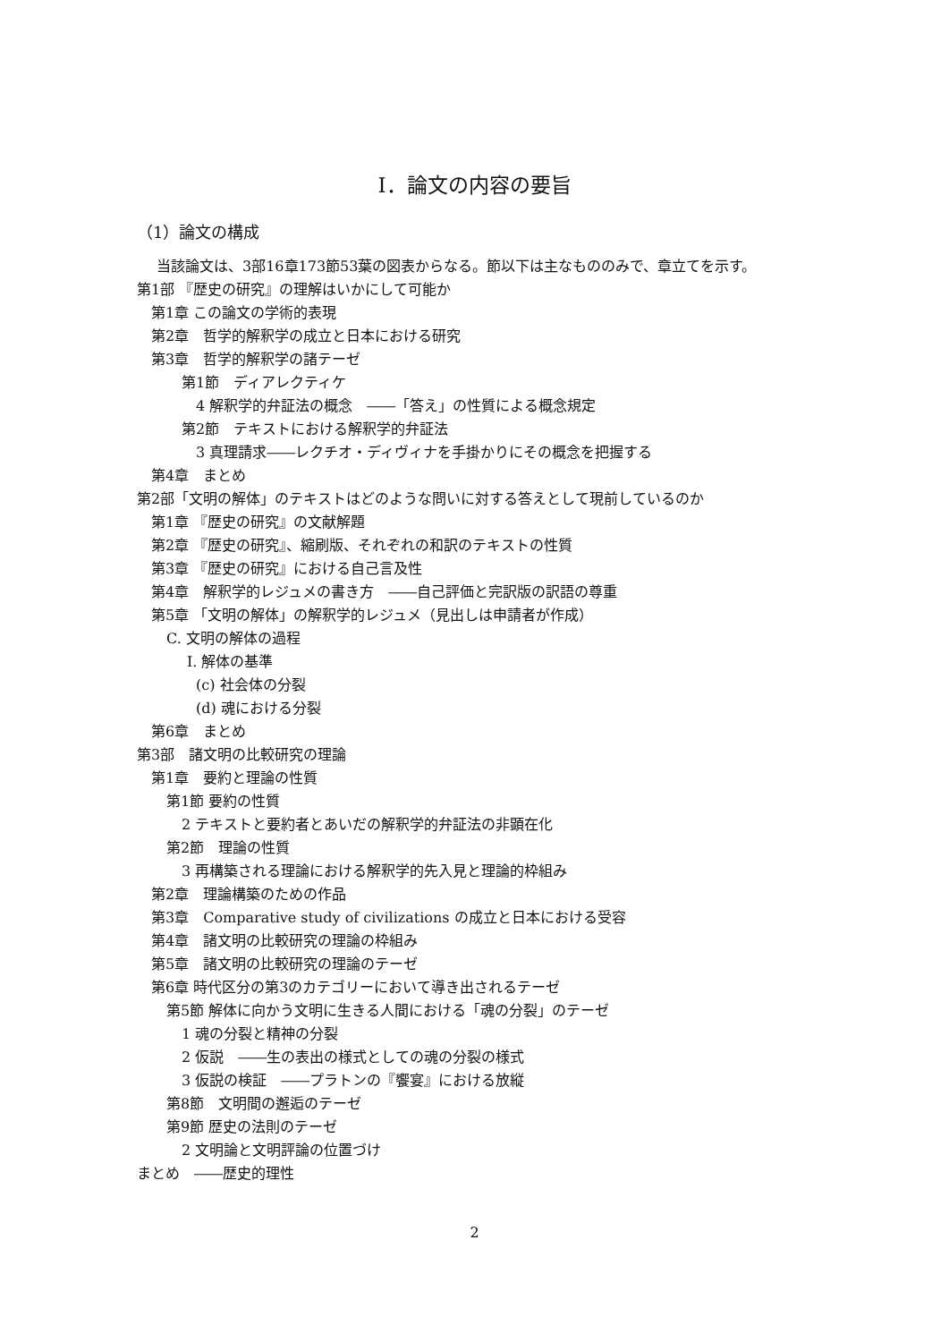Ⅰ．論文の内容の要旨
（1）論文の構成
当該論文は、3部16章173節53葉の図表からなる。節以下は主なもののみで、章立てを示す。
第1部 『歴史の研究』の理解はいかにして可能か
第1章 この論文の学術的表現
第2章　哲学的解釈学の成立と日本における研究
第3章　哲学的解釈学の諸テーゼ
第1節　ディアレクティケ
4 解釈学的弁証法の概念　――「答え」の性質による概念規定
第2節　テキストにおける解釈学的弁証法
3 真理請求――レクチオ・ディヴィナを手掛かりにその概念を把握する
第4章　まとめ
第2部「文明の解体」のテキストはどのような問いに対する答えとして現前しているのか
第1章 『歴史の研究』の文献解題
第2章 『歴史の研究』、縮刷版、それぞれの和訳のテキストの性質
第3章 『歴史の研究』における自己言及性
第4章　解釈学的レジュメの書き方　――自己評価と完訳版の訳語の尊重
第5章 「文明の解体」の解釈学的レジュメ（見出しは申請者が作成）
C. 文明の解体の過程
Ⅰ. 解体の基準
(c) 社会体の分裂
(d) 魂における分裂
第6章　まとめ
第3部　諸文明の比較研究の理論
第1章　要約と理論の性質
第1節 要約の性質
2 テキストと要約者とあいだの解釈学的弁証法の非顕在化
第2節　理論の性質
3 再構築される理論における解釈学的先入見と理論的枠組み
第2章　理論構築のための作品
第3章　Comparative study of civilizations の成立と日本における受容
第4章　諸文明の比較研究の理論の枠組み
第5章　諸文明の比較研究の理論のテーゼ
第6章 時代区分の第3のカテゴリーにおいて導き出されるテーゼ
第5節 解体に向かう文明に生きる人間における「魂の分裂」のテーゼ
1 魂の分裂と精神の分裂
2 仮説　――生の表出の様式としての魂の分裂の様式
3 仮説の検証　――プラトンの『饗宴』における放縦
第8節　文明間の邂逅のテーゼ
第9節 歴史の法則のテーゼ
2 文明論と文明評論の位置づけ
まとめ　――歴史的理性
2